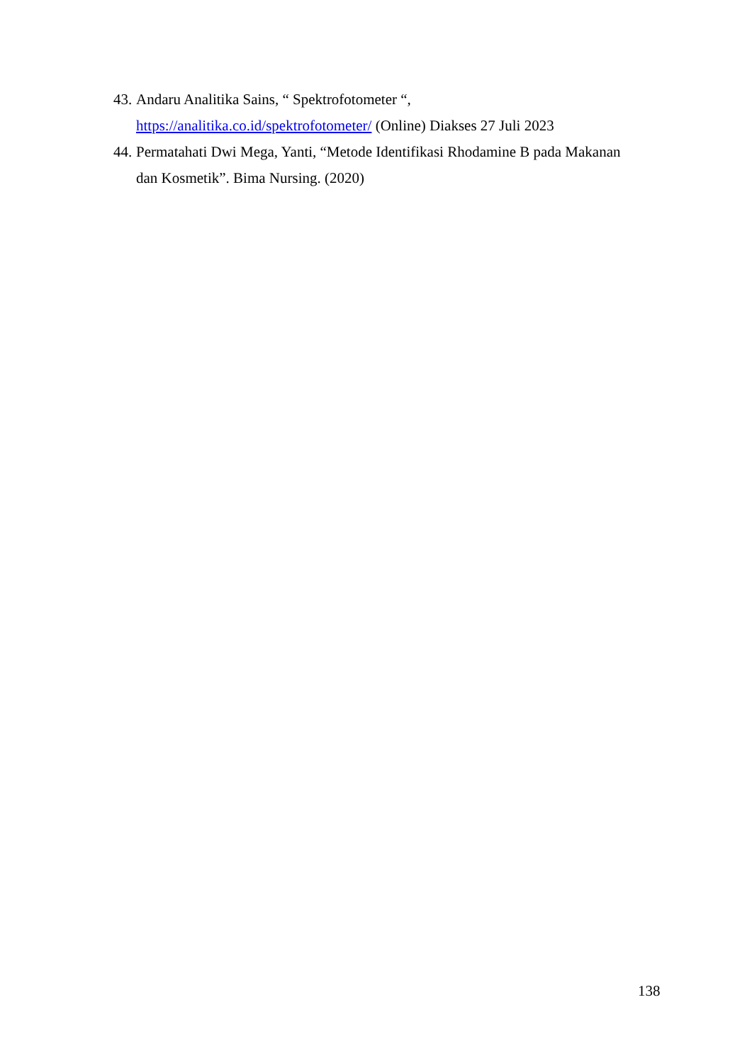43. Andaru Analitika Sains, “ Spektrofotometer “,
https://analitika.co.id/spektrofotometer/ (Online) Diakses 27 Juli 2023
44. Permatahati Dwi Mega, Yanti, “Metode Identifikasi Rhodamine B pada Makanan dan Kosmetik”. Bima Nursing. (2020)
138